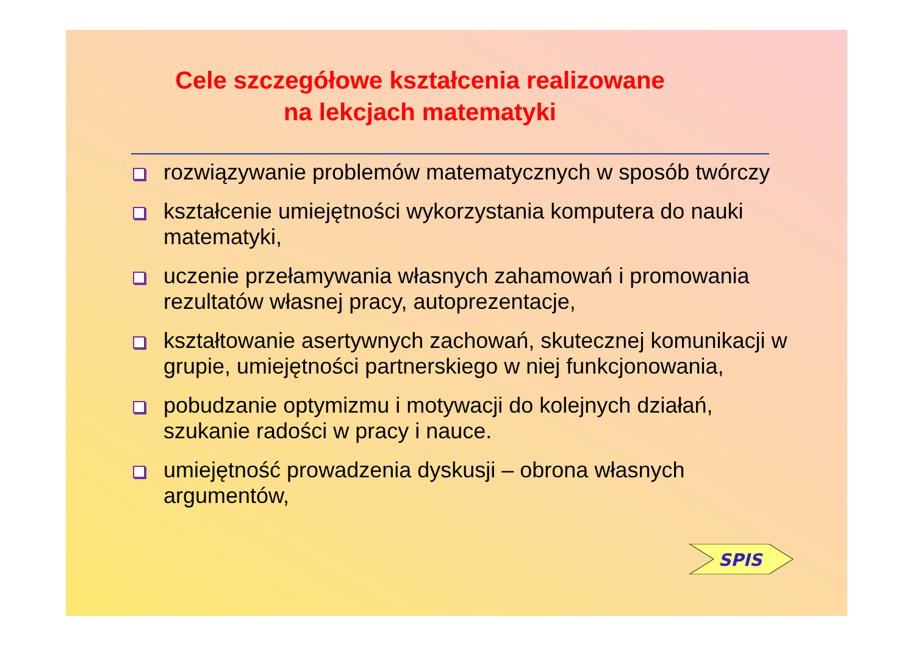Cele szczegółowe kształcenia realizowane
na lekcjach matematyki
rozwiązywanie problemów matematycznych w sposób twórczy
kształcenie umiejętności wykorzystania komputera do nauki matematyki,
uczenie przełamywania własnych zahamowań i promowania rezultatów własnej pracy, autoprezentacje,
kształtowanie asertywnych zachowań, skutecznej komunikacji w grupie, umiejętności partnerskiego w niej funkcjonowania,
pobudzanie optymizmu i motywacji do kolejnych działań, szukanie radości w pracy i nauce.
umiejętność prowadzenia dyskusji – obrona własnych argumentów,
SPIS